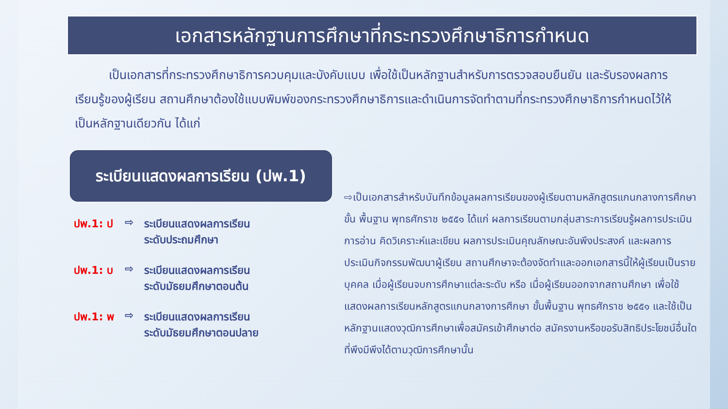เอกสารหลักฐานการศึกษาที่กระทรวงศึกษาธิการกำหนด
เป็นเอกสารที่กระทรวงศึกษาธิการควบคุมและบังคับแบบ เพื่อใช้เป็นหลักฐานสำหรับการตรวจสอบยืนยัน และรับรองผลการเรียนรู้ของผู้เรียน สถานศึกษาต้องใช้แบบพิมพ์ของกระทรวงศึกษาธิการและดำเนินการจัดทำตามที่กระทรวงศึกษาธิการกำหนดไว้ให้เป็นหลักฐานเดียวกัน ได้แก่
ระเบียนแสดงผลการเรียน (ปพ.1)
ปพ.1: ป ⇨ ระเบียนแสดงผลการเรียน
ระดับประถมศึกษา
ปพ.1: บ ⇨ ระเบียนแสดงผลการเรียน
ระดับมัธยมศึกษาตอนต้น
ปพ.1: พ ⇨ ระเบียนแสดงผลการเรียน
ระดับมัธยมศึกษาตอนปลาย
⇨เป็นเอกสารสำหรับบันทึกข้อมูลผลการเรียนของผู้เรียนตามหลักสูตรแกนกลางการศึกษาขั้น พื้นฐาน พุทธศักราช ๒๕๕๑ ได้แก่ ผลการเรียนตามกลุ่มสาระการเรียนรู้ผลการประเมินการอ่าน คิดวิเคราะห์และเขียน ผลการประเมินคุณลักษณะอันพึงประสงค์ และผลการประเมินกิจกรรมพัฒนาผู้เรียน สถานศึกษาจะต้องจัดทำและออกเอกสารนี้ให้ผู้เรียนเป็นรายบุคคล เมื่อผู้เรียนจบการศึกษาแต่ละระดับ หรือ เมื่อผู้เรียนออกจากสถานศึกษา เพื่อใช้แสดงผลการเรียนหลักสูตรแกนกลางการศึกษา ขั้นพื้นฐาน พุทธศักราช ๒๕๕๑ และใช้เป็นหลักฐานแสดงวุฒิการศึกษาเพื่อสมัครเข้าศึกษาต่อ สมัครงานหรือขอรับสิทธิประโยชน์อื่นใดที่พึงมีพึงได้ตามวุฒิการศึกษานั้น